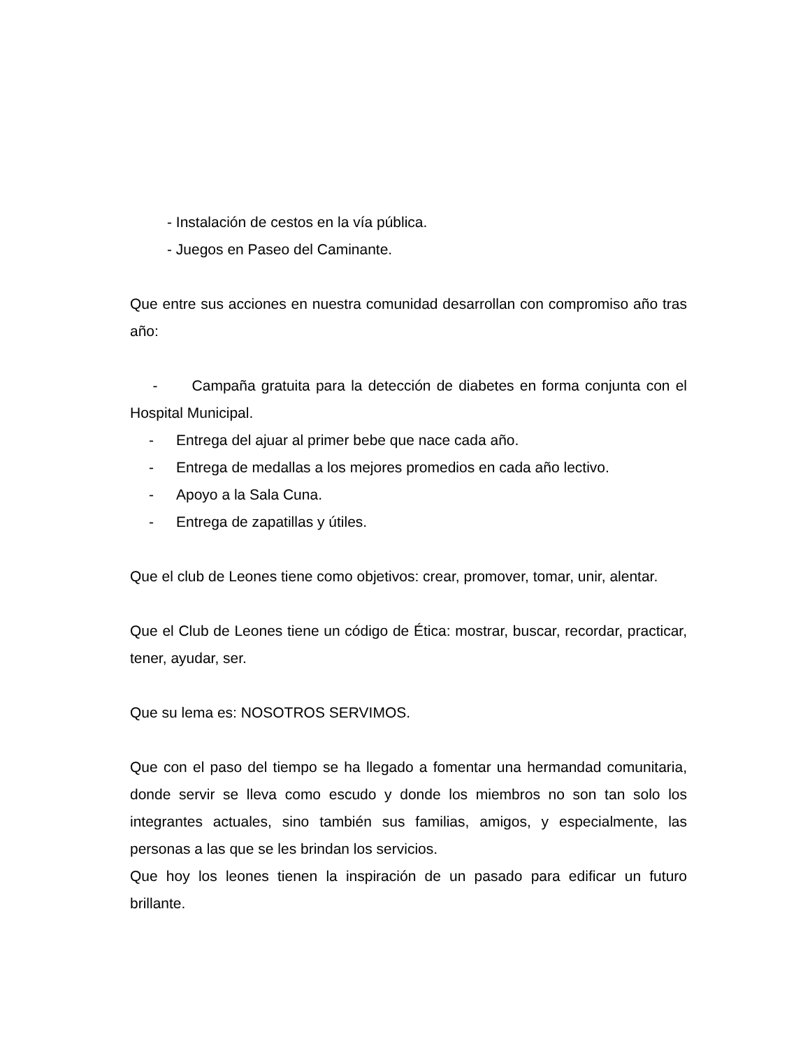- Instalación de cestos en la vía pública.
- Juegos en Paseo del Caminante.
Que entre sus acciones en nuestra comunidad desarrollan con compromiso año tras año:
- Campaña gratuita para la detección de diabetes en forma conjunta con el Hospital Municipal.
- Entrega del ajuar al primer bebe que nace cada año.
- Entrega de medallas a los mejores promedios en cada año lectivo.
- Apoyo a la Sala Cuna.
- Entrega de zapatillas y útiles.
Que el club de Leones tiene como objetivos: crear, promover, tomar, unir, alentar.
Que el Club de Leones tiene un código de Ética: mostrar, buscar, recordar, practicar, tener, ayudar, ser.
Que su lema es: NOSOTROS SERVIMOS.
Que con el paso del tiempo se ha llegado a fomentar una hermandad comunitaria, donde servir se lleva como escudo y donde los miembros no son tan solo los integrantes actuales, sino también sus familias, amigos, y especialmente, las personas a las que se les brindan los servicios.
Que hoy los leones tienen la inspiración de un pasado para edificar un futuro brillante.